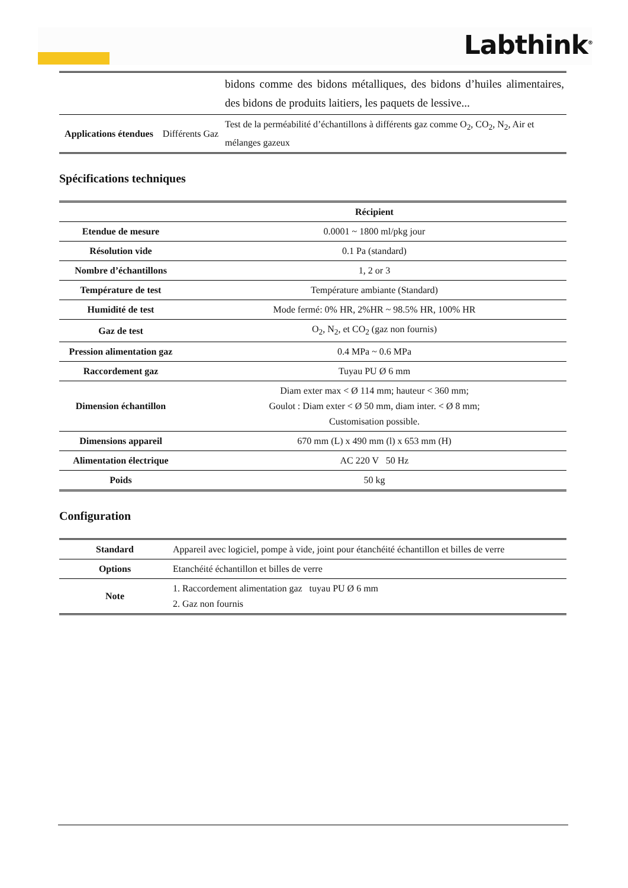Labthink<sup>®</sup>
| | | bidons comme des bidons métalliques, des bidons d’huiles alimentaires, des bidons de produits laitiers, les paquets de lessive... |
| Applications étendues | Différents Gaz | Test de la perméabilité d’échantillons à différents gaz comme O<sub>2</sub>, CO<sub>2</sub>, N<sub>2</sub>, Air et mélanges gazeux |
Spécifications techniques
| | Récipient |
| --- | --- |
| Etendue de mesure | 0.0001 ~ 1800 ml/pkg jour |
| Résolution vide | 0.1 Pa (standard) |
| Nombre d’échantillons | 1, 2 or 3 |
| Température de test | Température ambiante (Standard) |
| Humidité de test | Mode fermé: 0% HR, 2%HR ~ 98.5% HR, 100% HR |
| Gaz de test | O<sub>2</sub>, N<sub>2</sub>, et CO<sub>2</sub> (gaz non fournis) |
| Pression alimentation gaz | 0.4 MPa ~ 0.6 MPa |
| Raccordement gaz | Tuyau PU Ø 6 mm |
| Dimension échantillon | Diam exter max < Ø 114 mm; hauteur < 360 mm; Goulot : Diam exter < Ø 50 mm, diam inter. < Ø 8 mm; Customisation possible. |
| Dimensions appareil | 670 mm (L) x 490 mm (l) x 653 mm (H) |
| Alimentation électrique | AC 220 V 50 Hz |
| Poids | 50 kg |
Configuration
| Standard | Appareil avec logiciel, pompe à vide, joint pour étanchéité échantillon et billes de verre |
| Options | Etanchéité échantillon et billes de verre |
| Note | 1. Raccordement alimentation gaz tuyau PU Ø 6 mm 2. Gaz non fournis |